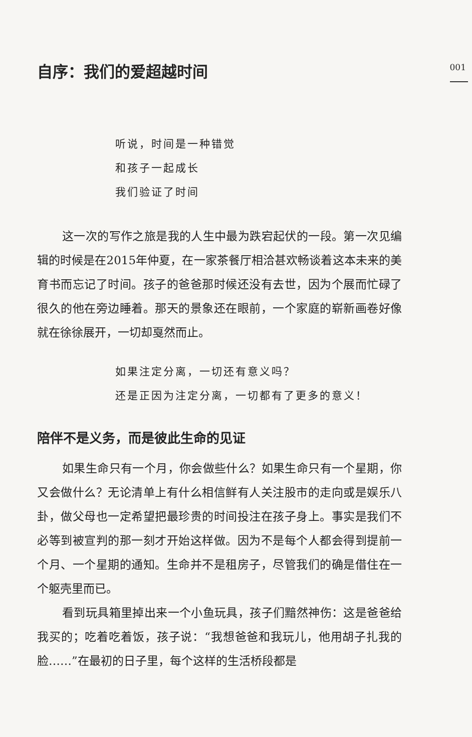001
自序：我们的爱超越时间
听说，时间是一种错觉
和孩子一起成长
我们验证了时间
这一次的写作之旅是我的人生中最为跌宕起伏的一段。第一次见编辑的时候是在2015年仲夏，在一家茶餐厅相洽甚欢畅谈着这本未来的美育书而忘记了时间。孩子的爸爸那时候还没有去世，因为个展而忙碌了很久的他在旁边睡着。那天的景象还在眼前，一个家庭的崭新画卷好像就在徐徐展开，一切却戛然而止。
如果注定分离，一切还有意义吗？
还是正因为注定分离，一切都有了更多的意义！
陪伴不是义务，而是彼此生命的见证
如果生命只有一个月，你会做些什么？如果生命只有一个星期，你又会做什么？无论清单上有什么相信鲜有人关注股市的走向或是娱乐八卦，做父母也一定希望把最珍贵的时间投注在孩子身上。事实是我们不必等到被宣判的那一刻才开始这样做。因为不是每个人都会得到提前一个月、一个星期的通知。生命并不是租房子，尽管我们的确是借住在一个躯壳里而已。
看到玩具箱里掉出来一个小鱼玩具，孩子们黯然神伤：这是爸爸给我买的；吃着吃着饭，孩子说：“我想爸爸和我玩儿，他用胡子扎我的脸……”在最初的日子里，每个这样的生活桥段都是